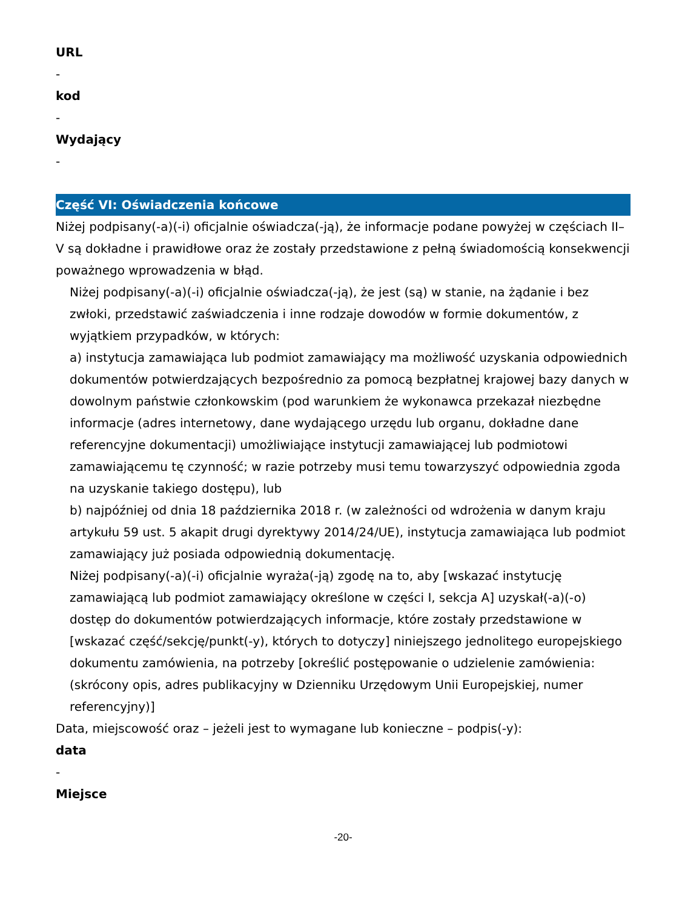URL
-
kod
-
Wydający
-
Część VI: Oświadczenia końcowe
Niżej podpisany(-a)(-i) oficjalnie oświadcza(-ją), że informacje podane powyżej w częściach II–V są dokładne i prawidłowe oraz że zostały przedstawione z pełną świadomością konsekwencji poważnego wprowadzenia w błąd.
Niżej podpisany(-a)(-i) oficjalnie oświadcza(-ją), że jest (są) w stanie, na żądanie i bez zwłoki, przedstawić zaświadczenia i inne rodzaje dowodów w formie dokumentów, z wyjątkiem przypadków, w których:
a) instytucja zamawiająca lub podmiot zamawiający ma możliwość uzyskania odpowiednich dokumentów potwierdzających bezpośrednio za pomocą bezpłatnej krajowej bazy danych w dowolnym państwie członkowskim (pod warunkiem że wykonawca przekazał niezbędne informacje (adres internetowy, dane wydającego urzędu lub organu, dokładne dane referencyjne dokumentacji) umożliwiające instytucji zamawiającej lub podmiotowi zamawiającemu tę czynność; w razie potrzeby musi temu towarzyszyć odpowiednia zgoda na uzyskanie takiego dostępu), lub
b) najpóźniej od dnia 18 października 2018 r. (w zależności od wdrożenia w danym kraju artykułu 59 ust. 5 akapit drugi dyrektywy 2014/24/UE), instytucja zamawiająca lub podmiot zamawiający już posiada odpowiednią dokumentację.
Niżej podpisany(-a)(-i) oficjalnie wyraża(-ją) zgodę na to, aby [wskazać instytucję zamawiającą lub podmiot zamawiający określone w części I, sekcja A] uzyskał(-a)(-o) dostęp do dokumentów potwierdzających informacje, które zostały przedstawione w [wskazać część/sekcję/punkt(-y), których to dotyczy] niniejszego jednolitego europejskiego dokumentu zamówienia, na potrzeby [określić postępowanie o udzielenie zamówienia: (skrócony opis, adres publikacyjny w Dzienniku Urzędowym Unii Europejskiej, numer referencyjny)]
Data, miejscowość oraz – jeżeli jest to wymagane lub konieczne – podpis(-y):
data
-
Miejsce
-20-